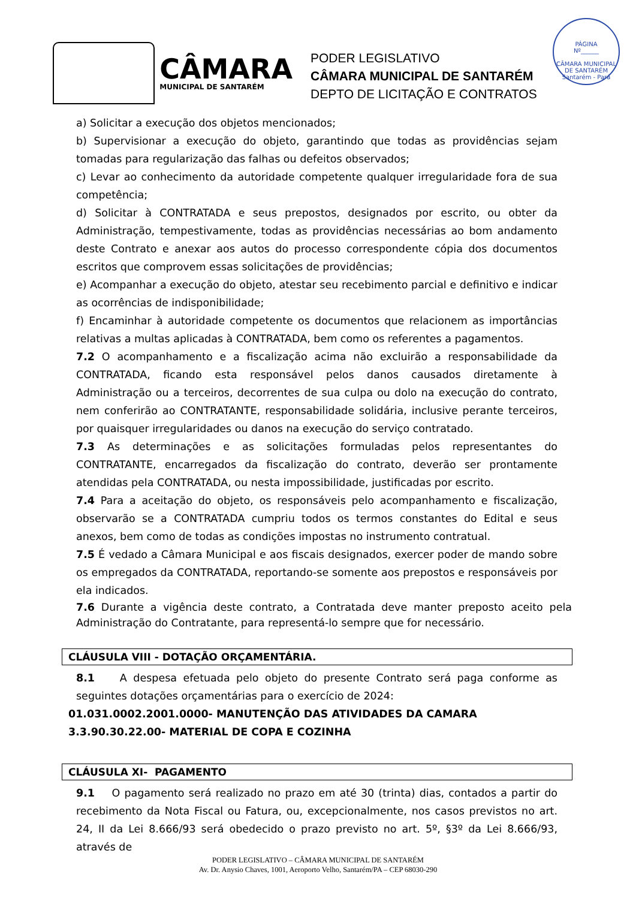PÁGINA
Nº______
CÂMARA MUNICIPAL DE SANTARÉM
Santarém - Pará
CÂMARA
MUNICIPAL DE SANTARÉM
PODER LEGISLATIVO
CÂMARA MUNICIPAL DE SANTARÉM
DEPTO DE LICITAÇÃO E CONTRATOS
a) Solicitar a execução dos objetos mencionados;
b) Supervisionar a execução do objeto, garantindo que todas as providências sejam tomadas para regularização das falhas ou defeitos observados;
c) Levar ao conhecimento da autoridade competente qualquer irregularidade fora de sua competência;
d) Solicitar à CONTRATADA e seus prepostos, designados por escrito, ou obter da Administração, tempestivamente, todas as providências necessárias ao bom andamento deste Contrato e anexar aos autos do processo correspondente cópia dos documentos escritos que comprovem essas solicitações de providências;
e) Acompanhar a execução do objeto, atestar seu recebimento parcial e definitivo e indicar as ocorrências de indisponibilidade;
f) Encaminhar à autoridade competente os documentos que relacionem as importâncias relativas a multas aplicadas à CONTRATADA, bem como os referentes a pagamentos.
7.2 O acompanhamento e a fiscalização acima não excluirão a responsabilidade da CONTRATADA, ficando esta responsável pelos danos causados diretamente à Administração ou a terceiros, decorrentes de sua culpa ou dolo na execução do contrato, nem conferirão ao CONTRATANTE, responsabilidade solidária, inclusive perante terceiros, por quaisquer irregularidades ou danos na execução do serviço contratado.
7.3 As determinações e as solicitações formuladas pelos representantes do CONTRATANTE, encarregados da fiscalização do contrato, deverão ser prontamente atendidas pela CONTRATADA, ou nesta impossibilidade, justificadas por escrito.
7.4 Para a aceitação do objeto, os responsáveis pelo acompanhamento e fiscalização, observarão se a CONTRATADA cumpriu todos os termos constantes do Edital e seus anexos, bem como de todas as condições impostas no instrumento contratual.
7.5 É vedado a Câmara Municipal e aos fiscais designados, exercer poder de mando sobre os empregados da CONTRATADA, reportando-se somente aos prepostos e responsáveis por ela indicados.
7.6 Durante a vigência deste contrato, a Contratada deve manter preposto aceito pela Administração do Contratante, para representá-lo sempre que for necessário.
CLÁUSULA VIII - DOTAÇÃO ORÇAMENTÁRIA.
8.1 A despesa efetuada pelo objeto do presente Contrato será paga conforme as seguintes dotações orçamentárias para o exercício de 2024:
01.031.0002.2001.0000- MANUTENÇÃO DAS ATIVIDADES DA CAMARA
3.3.90.30.22.00- MATERIAL DE COPA E COZINHA
CLÁUSULA XI- PAGAMENTO
9.1 O pagamento será realizado no prazo em até 30 (trinta) dias, contados a partir do recebimento da Nota Fiscal ou Fatura, ou, excepcionalmente, nos casos previstos no art. 24, II da Lei 8.666/93 será obedecido o prazo previsto no art. 5º, §3º da Lei 8.666/93, através de
PODER LEGISLATIVO – CÂMARA MUNICIPAL DE SANTARÉM
Av. Dr. Anysio Chaves, 1001, Aeroporto Velho, Santarém/PA – CEP 68030-290